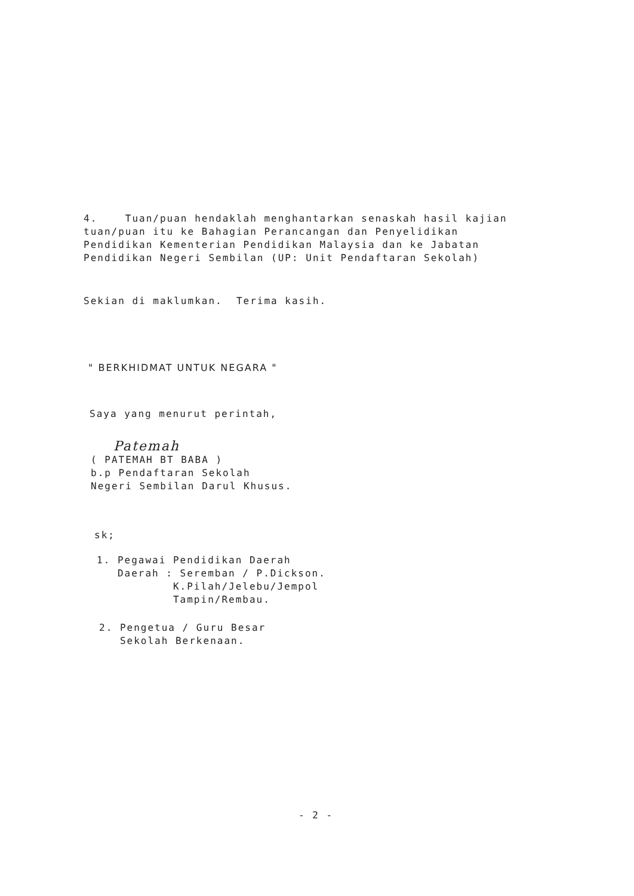4. Tuan/puan hendaklah menghantarkan senaskah hasil kajian
tuan/puan itu ke Bahagian Perancangan dan Penyelidikan
Pendidikan Kementerian Pendidikan Malaysia dan ke Jabatan
Pendidikan Negeri Sembilan (UP: Unit Pendaftaran Sekolah)
Sekian di maklumkan. Terima kasih.
" BERKHIDMAT UNTUK NEGARA "
Saya yang menurut perintah,
Patemah
( PATEMAH BT BABA )
b.p Pendaftaran Sekolah
Negeri Sembilan Darul Khusus.
sk;
1. Pegawai Pendidikan Daerah
Daerah : Seremban / P.Dickson.
K.Pilah/Jelebu/Jempol
Tampin/Rembau.
2. Pengetua / Guru Besar
Sekolah Berkenaan.
- 2 -